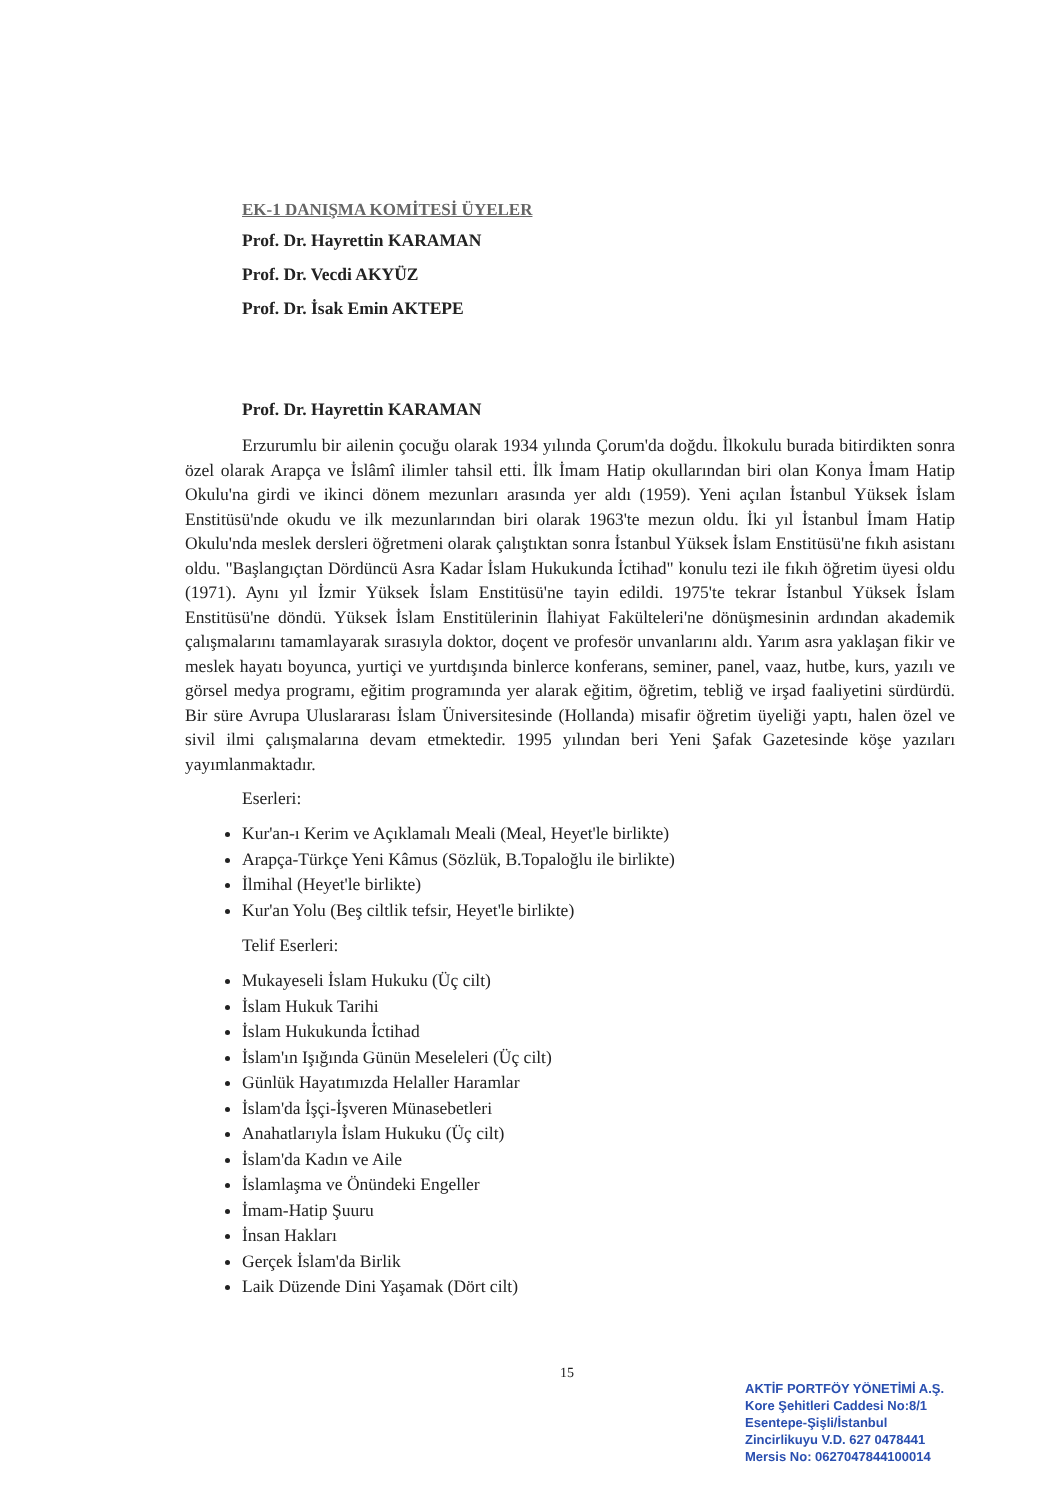EK-1 DANIŞMA KOMİTESİ ÜYELER
Prof. Dr. Hayrettin KARAMAN
Prof. Dr. Vecdi AKYÜZ
Prof. Dr. İsak Emin AKTEPE
Prof. Dr. Hayrettin KARAMAN
Erzurumlu bir ailenin çocuğu olarak 1934 yılında Çorum'da doğdu. İlkokulu burada bitirdikten sonra özel olarak Arapça ve İslâmî ilimler tahsil etti. İlk İmam Hatip okullarından biri olan Konya İmam Hatip Okulu'na girdi ve ikinci dönem mezunları arasında yer aldı (1959). Yeni açılan İstanbul Yüksek İslam Enstitüsü'nde okudu ve ilk mezunlarından biri olarak 1963'te mezun oldu. İki yıl İstanbul İmam Hatip Okulu'nda meslek dersleri öğretmeni olarak çalıştıktan sonra İstanbul Yüksek İslam Enstitüsü'ne fıkıh asistanı oldu. "Başlangıçtan Dördüncü Asra Kadar İslam Hukukunda İctihad" konulu tezi ile fıkıh öğretim üyesi oldu (1971). Aynı yıl İzmir Yüksek İslam Enstitüsü'ne tayin edildi. 1975'te tekrar İstanbul Yüksek İslam Enstitüsü'ne döndü. Yüksek İslam Enstitülerinin İlahiyat Fakülteleri'ne dönüşmesinin ardından akademik çalışmalarını tamamlayarak sırasıyla doktor, doçent ve profesör unvanlarını aldı. Yarım asra yaklaşan fikir ve meslek hayatı boyunca, yurtiçi ve yurtdışında binlerce konferans, seminer, panel, vaaz, hutbe, kurs, yazılı ve görsel medya programı, eğitim programında yer alarak eğitim, öğretim, tebliğ ve irşad faaliyetini sürdürdü. Bir süre Avrupa Uluslararası İslam Üniversitesinde (Hollanda) misafir öğretim üyeliği yaptı, halen özel ve sivil ilmi çalışmalarına devam etmektedir. 1995 yılından beri Yeni Şafak Gazetesinde köşe yazıları yayımlanmaktadır.
Eserleri:
Kur'an-ı Kerim ve Açıklamalı Meali (Meal, Heyet'le birlikte)
Arapça-Türkçe Yeni Kâmus (Sözlük, B.Topaloğlu ile birlikte)
İlmihal (Heyet'le birlikte)
Kur'an Yolu (Beş ciltlik tefsir, Heyet'le birlikte)
Telif Eserleri:
Mukayeseli İslam Hukuku (Üç cilt)
İslam Hukuk Tarihi
İslam Hukukunda İctihad
İslam'ın Işığında Günün Meseleleri (Üç cilt)
Günlük Hayatımızda Helaller Haramlar
İslam'da İşçi-İşveren Münasebetleri
Anahatlarıyla İslam Hukuku (Üç cilt)
İslam'da Kadın ve Aile
İslamlaşma ve Önündeki Engeller
İmam-Hatip Şuuru
İnsan Hakları
Gerçek İslam'da Birlik
Laik Düzende Dini Yaşamak (Dört cilt)
15
AKTİF PORTFÖY YÖNETİMİ A.Ş.
Kore Şehitleri Caddesi No:8/1
Esentepe-Şişli/İstanbul
Zincirlikuyu V.D. 627 0478441
Mersis No: 0627047844100014